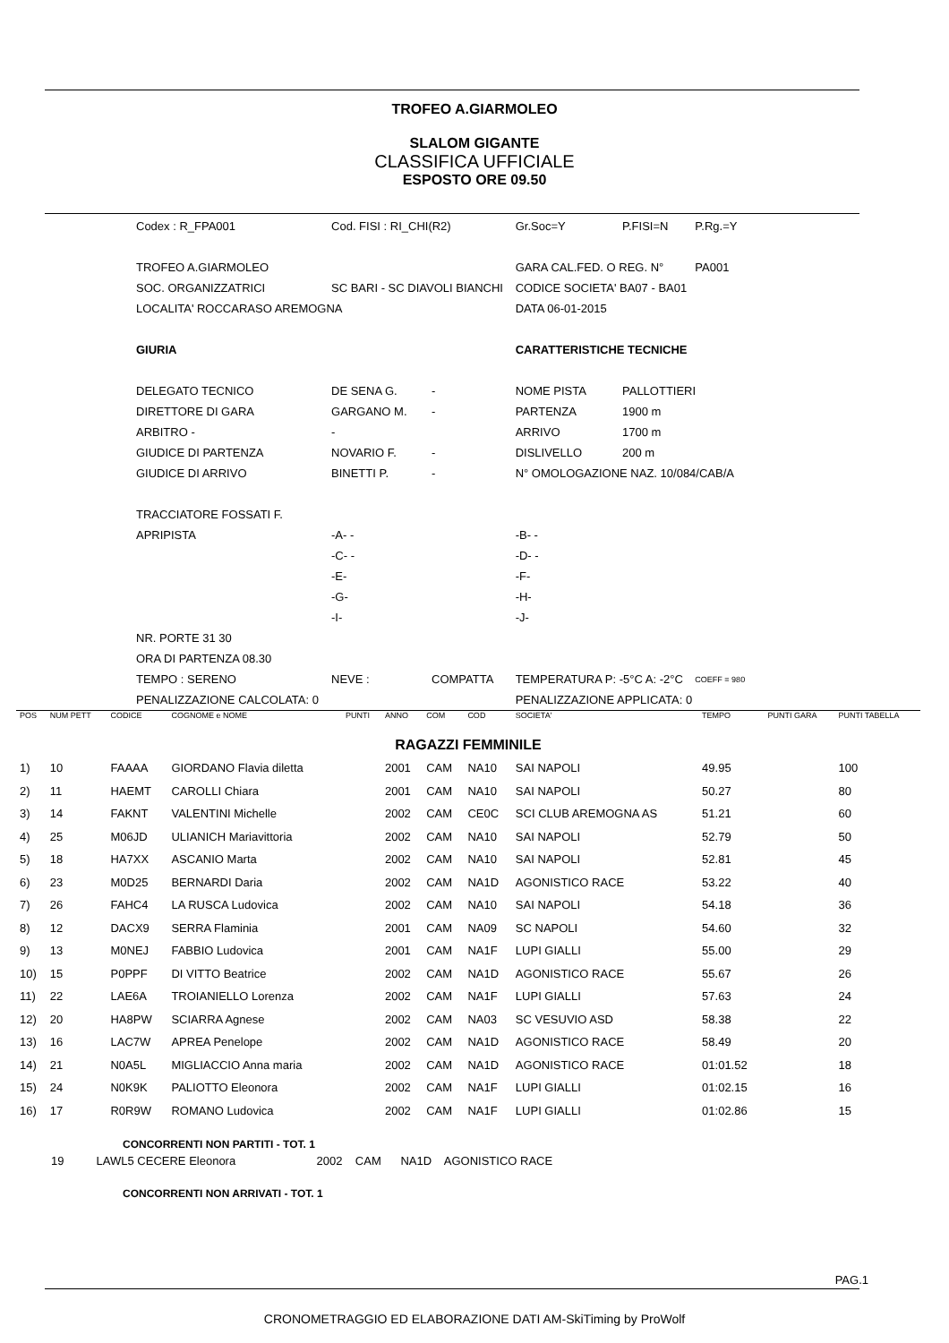TROFEO A.GIARMOLEO
SLALOM GIGANTE
CLASSIFICA UFFICIALE
ESPOSTO ORE 09.50
| Codex : R_FPA001 | Cod. FISI : RI_CHI(R2) | | Gr.Soc=Y | P.FISI=N | P.Rg.=Y |
| TROFEO A.GIARMOLEO | | | GARA CAL.FED. O REG. N° | | PA001 |
| SOC. ORGANIZZATRICI | SC BARI - SC DIAVOLI BIANCHI | | CODICE SOCIETA' BA07 - BA01 | | |
| LOCALITA' ROCCARASO AREMOGNA | | | DATA 06-01-2015 | | |
| GIURIA | | | CARATTERISTICHE TECNICHE | | |
| DELEGATO TECNICO | DE SENA G. | - | NOME PISTA | PALLOTTIERI | |
| DIRETTORE DI GARA | GARGANO M. | - | PARTENZA | 1900 m | |
| ARBITRO - | - | | ARRIVO | 1700 m | |
| GIUDICE DI PARTENZA | NOVARIO F. | - | DISLIVELLO | 200 m | |
| GIUDICE DI ARRIVO | BINETTI P. | - | N° OMOLOGAZIONE NAZ. 10/084/CAB/A | | |
| TRACCIATORE FOSSATI F. | | | | | |
| APRIPISTA | -A- - | | -B- - | | |
| | -C- - | | -D- - | | |
| | -E- | | -F- | | |
| | -G- | | -H- | | |
| | -I- | | -J- | | |
| NR. PORTE 31 30 | | | | | |
| ORA DI PARTENZA 08.30 | | | | | |
| TEMPO : SERENO | NEVE : | COMPATTA | TEMPERATURA P: -5°C A: -2°C | | COEFF = 980 |
| PENALIZZAZIONE CALCOLATA: 0 | | | PENALIZZAZIONE APPLICATA: 0 | | |
| POS | NUM PETT | CODICE | COGNOME e NOME | PUNTI | ANNO | COM | COD | SOCIETA' | TEMPO | PUNTI GARA | PUNTI TABELLA |
| RAGAZZI FEMMINILE | | | | | | | | | | | |
| 1) | 10 | FAAAA | GIORDANO Flavia diletta | | 2001 | CAM | NA10 | SAI NAPOLI | 49.95 | | 100 |
| 2) | 11 | HAEMT | CAROLLI Chiara | | 2001 | CAM | NA10 | SAI NAPOLI | 50.27 | | 80 |
| 3) | 14 | FAKNT | VALENTINI Michelle | | 2002 | CAM | CE0C | SCI CLUB AREMOGNA AS | 51.21 | | 60 |
| 4) | 25 | M06JD | ULIANICH Mariavittoria | | 2002 | CAM | NA10 | SAI NAPOLI | 52.79 | | 50 |
| 5) | 18 | HA7XX | ASCANIO Marta | | 2002 | CAM | NA10 | SAI NAPOLI | 52.81 | | 45 |
| 6) | 23 | M0D25 | BERNARDI Daria | | 2002 | CAM | NA1D | AGONISTICO RACE | 53.22 | | 40 |
| 7) | 26 | FAHC4 | LA RUSCA Ludovica | | 2002 | CAM | NA10 | SAI NAPOLI | 54.18 | | 36 |
| 8) | 12 | DACX9 | SERRA Flaminia | | 2001 | CAM | NA09 | SC NAPOLI | 54.60 | | 32 |
| 9) | 13 | M0NEJ | FABBIO Ludovica | | 2001 | CAM | NA1F | LUPI GIALLI | 55.00 | | 29 |
| 10) | 15 | P0PPF | DI VITTO Beatrice | | 2002 | CAM | NA1D | AGONISTICO RACE | 55.67 | | 26 |
| 11) | 22 | LAE6A | TROIANIELLO Lorenza | | 2002 | CAM | NA1F | LUPI GIALLI | 57.63 | | 24 |
| 12) | 20 | HA8PW | SCIARRA Agnese | | 2002 | CAM | NA03 | SC VESUVIO ASD | 58.38 | | 22 |
| 13) | 16 | LAC7W | APREA Penelope | | 2002 | CAM | NA1D | AGONISTICO RACE | 58.49 | | 20 |
| 14) | 21 | N0A5L | MIGLIACCIO Anna maria | | 2002 | CAM | NA1D | AGONISTICO RACE | 01:01.52 | | 18 |
| 15) | 24 | N0K9K | PALIOTTO Eleonora | | 2002 | CAM | NA1F | LUPI GIALLI | 01:02.15 | | 16 |
| 16) | 17 | R0R9W | ROMANO Ludovica | | 2002 | CAM | NA1F | LUPI GIALLI | 01:02.86 | | 15 |
CONCORRENTI NON PARTITI - TOT. 1
19 LAWL5 CECERE Eleonora 2002 CAM NA1D AGONISTICO RACE
CONCORRENTI NON ARRIVATI - TOT. 1
PAG.1
CRONOMETRAGGIO ED ELABORAZIONE DATI AM-SkiTiming by ProWolf